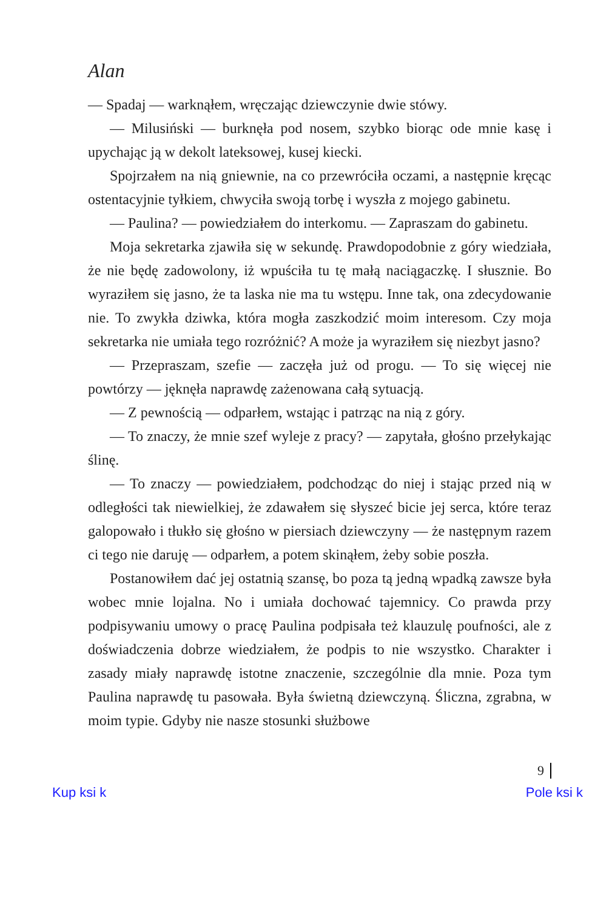Alan
— Spadaj — warknąłem, wręczając dziewczynie dwie stówy.
— Milusiński — burknęła pod nosem, szybko biorąc ode mnie kasę i upychając ją w dekolt lateksowej, kusej kiecki.
Spojrzałem na nią gniewnie, na co przewróciła oczami, a następnie kręcąc ostentacyjnie tyłkiem, chwyciła swoją torbę i wyszła z mojego gabinetu.
— Paulina? — powiedziałem do interkomu. — Zapraszam do gabinetu.
Moja sekretarka zjawiła się w sekundę. Prawdopodobnie z góry wiedziała, że nie będę zadowolony, iż wpuściła tu tę małą naciągaczkę. I słusznie. Bo wyraziłem się jasno, że ta laska nie ma tu wstępu. Inne tak, ona zdecydowanie nie. To zwykła dziwka, która mogła zaszkodzić moim interesom. Czy moja sekretarka nie umiała tego rozróżnić? A może ja wyraziłem się niezbyt jasno?
— Przepraszam, szefie — zaczęła już od progu. — To się więcej nie powtórzy — jęknęła naprawdę zażenowana całą sytuacją.
— Z pewnością — odparłem, wstając i patrząc na nią z góry.
— To znaczy, że mnie szef wyleje z pracy? — zapytała, głośno przełykając ślinę.
— To znaczy — powiedziałem, podchodząc do niej i stając przed nią w odległości tak niewielkiej, że zdawałem się słyszeć bicie jej serca, które teraz galopowało i tłukło się głośno w piersiach dziewczyny — że następnym razem ci tego nie daruję — odparłem, a potem skinąłem, żeby sobie poszła.
Postanowiłem dać jej ostatnią szansę, bo poza tą jedną wpadką zawsze była wobec mnie lojalna. No i umiała dochować tajemnicy. Co prawda przy podpisywaniu umowy o pracę Paulina podpisała też klauzulę poufności, ale z doświadczenia dobrze wiedziałem, że podpis to nie wszystko. Charakter i zasady miały naprawdę istotne znaczenie, szczególnie dla mnie. Poza tym Paulina naprawdę tu pasowała. Była świetną dziewczyną. Śliczna, zgrabna, w moim typie. Gdyby nie nasze stosunki służbowe
9
Kup ksi k Pole ksi k